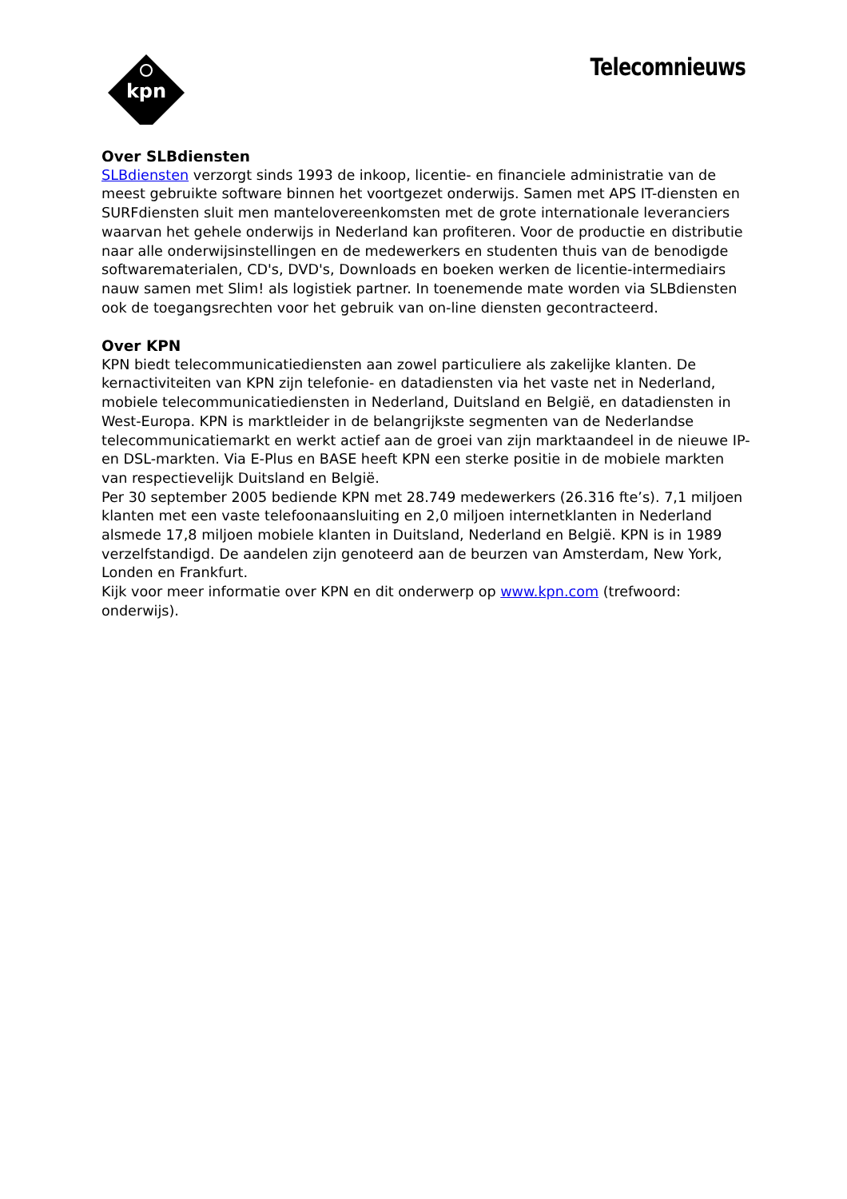kpn
Telecomnieuws
Over SLBdiensten
SLBdiensten verzorgt sinds 1993 de inkoop, licentie- en financiele administratie van de meest gebruikte software binnen het voortgezet onderwijs. Samen met APS IT-diensten en SURFdiensten sluit men mantelovereenkomsten met de grote internationale leveranciers waarvan het gehele onderwijs in Nederland kan profiteren. Voor de productie en distributie naar alle onderwijsinstellingen en de medewerkers en studenten thuis van de benodigde softwarematerialen, CD's, DVD's, Downloads en boeken werken de licentie-intermediairs nauw samen met Slim! als logistiek partner. In toenemende mate worden via SLBdiensten ook de toegangsrechten voor het gebruik van on-line diensten gecontracteerd.
Over KPN
KPN biedt telecommunicatiediensten aan zowel particuliere als zakelijke klanten. De kernactiviteiten van KPN zijn telefonie- en datadiensten via het vaste net in Nederland, mobiele telecommunicatiediensten in Nederland, Duitsland en België, en datadiensten in West-Europa. KPN is marktleider in de belangrijkste segmenten van de Nederlandse telecommunicatiemarkt en werkt actief aan de groei van zijn marktaandeel in de nieuwe IP- en DSL-markten. Via E-Plus en BASE heeft KPN een sterke positie in de mobiele markten van respectievelijk Duitsland en België.
Per 30 september 2005 bediende KPN met 28.749 medewerkers (26.316 fte’s). 7,1 miljoen klanten met een vaste telefoonaansluiting en 2,0 miljoen internetklanten in Nederland alsmede 17,8 miljoen mobiele klanten in Duitsland, Nederland en België. KPN is in 1989 verzelfstandigd. De aandelen zijn genoteerd aan de beurzen van Amsterdam, New York, Londen en Frankfurt.
Kijk voor meer informatie over KPN en dit onderwerp op www.kpn.com (trefwoord: onderwijs).